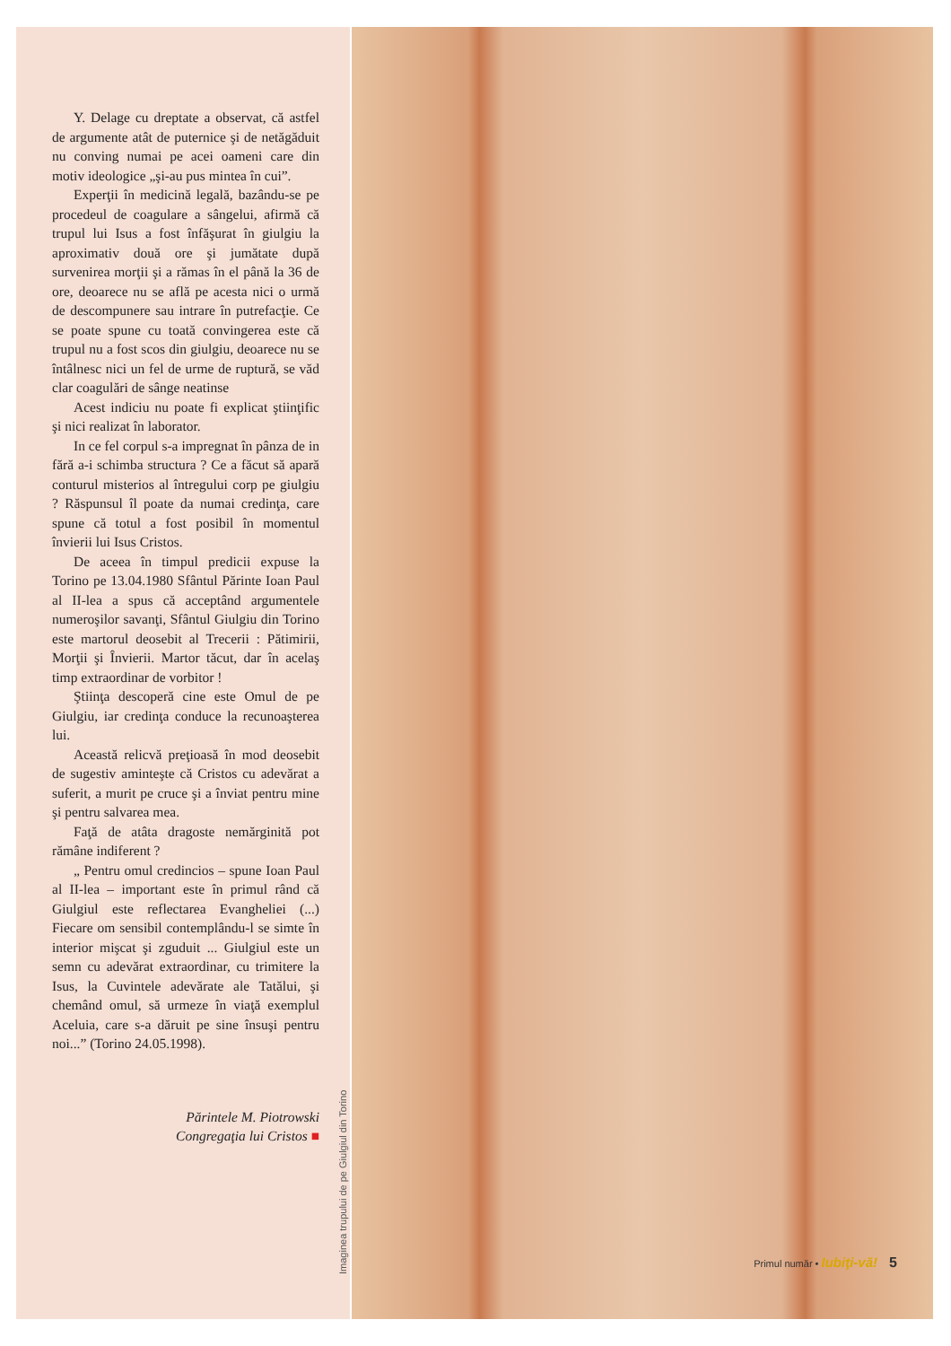Y. Delage cu dreptate a observat, că astfel de argumente atât de puternice şi de netăgăduit nu conving numai pe acei oameni care din motiv ideologice „şi-au pus mintea în cui”.
Experţii în medicină legală, bazându-se pe procedeul de coagulare a sângelui, afirmă că trupul lui Isus a fost înfăşurat în giulgiu la aproximativ două ore şi jumătate după survenirea morţii şi a rămas în el până la 36 de ore, deoarece nu se află pe acesta nici o urmă de descompunere sau intrare în putrefacţie. Ce se poate spune cu toată convingerea este că trupul nu a fost scos din giulgiu, deoarece nu se întâlnesc nici un fel de urme de ruptură, se văd clar coagulări de sânge neatinse
Acest indiciu nu poate fi explicat ştiinţific şi nici realizat în laborator.
In ce fel corpul s-a impregnat în pânza de in fără a-i schimba structura ? Ce a făcut să apară conturul misterios al întregului corp pe giulgiu ? Răspunsul îl poate da numai credinţa, care spune că totul a fost posibil în momentul învierii lui Isus Cristos.
De aceea în timpul predicii expuse la Torino pe 13.04.1980 Sfântul Părinte Ioan Paul al II-lea a spus că acceptând argumentele numeroşilor savanţi, Sfântul Giulgiu din Torino este martorul deosebit al Trecerii : Pătimirii, Morţii şi Învierii. Martor tăcut, dar în acelaş timp extraordinar de vorbitor !
Ştiinţa descoperă cine este Omul de pe Giulgiu, iar credinţa conduce la recunoaşterea lui.
Această relicvă preţioasă în mod deosebit de sugestiv aminteşte că Cristos cu adevărat a suferit, a murit pe cruce şi a înviat pentru mine şi pentru salvarea mea.
Faţă de atâta dragoste nemărginită pot rămâne indiferent ?
„ Pentru omul credincios – spune Ioan Paul al II-lea – important este în primul rând că Giulgiul este reflectarea Evangheliei (...) Fiecare om sensibil contemplându-l se simte în interior mişcat şi zguduit ... Giulgiul este un semn cu adevărat extraordinar, cu trimitere la Isus, la Cuvintele adevărate ale Tatălui, şi chemând omul, să urmeze în viaţă exemplul Aceluia, care s-a dăruit pe sine însuşi pentru noi...” (Torino 24.05.1998).
Părintele M. Piotrowski
Congregaţia lui Cristos ■
Imaginea trupului de pe Giulgiul din Torino
Primul număr • Iubiţi-vă! 5